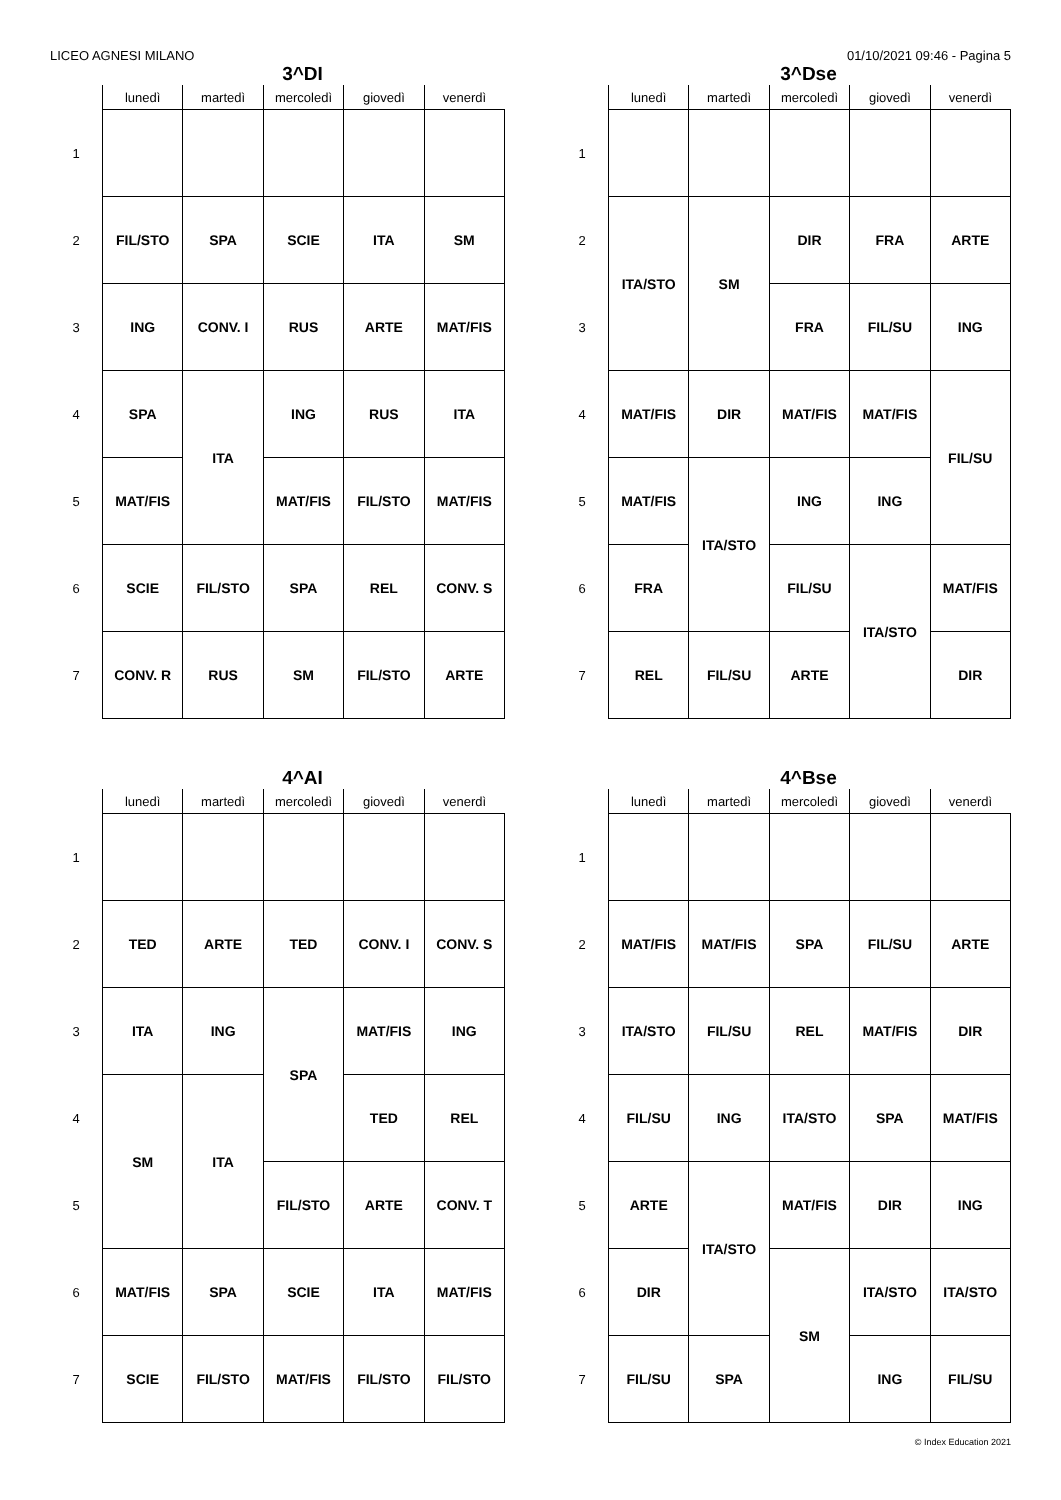LICEO AGNESI MILANO 01/10/2021 09:46 - Pagina 5
3^DI
| | lunedì | martedì | mercoledì | giovedì | venerdì |
| --- | --- | --- | --- | --- | --- |
| 1 | | | | | |
| 2 | FIL/STO | SPA | SCIE | ITA | SM |
| 3 | ING | CONV. I | RUS | ARTE | MAT/FIS |
| 4 | SPA | ITA | ING | RUS | ITA |
| 5 | MAT/FIS | | MAT/FIS | FIL/STO | MAT/FIS |
| 6 | SCIE | FIL/STO | SPA | REL | CONV. S |
| 7 | CONV. R | RUS | SM | FIL/STO | ARTE |
3^Dse
| | lunedì | martedì | mercoledì | giovedì | venerdì |
| --- | --- | --- | --- | --- | --- |
| 1 | | | | | |
| 2 | ITA/STO | SM | DIR | FRA | ARTE |
| 3 | | | FRA | FIL/SU | ING |
| 4 | MAT/FIS | DIR | MAT/FIS | MAT/FIS | FIL/SU |
| 5 | MAT/FIS | ITA/STO | ING | ING | |
| 6 | FRA | | FIL/SU | ITA/STO | MAT/FIS |
| 7 | REL | FIL/SU | ARTE | | DIR |
4^AI
| | lunedì | martedì | mercoledì | giovedì | venerdì |
| --- | --- | --- | --- | --- | --- |
| 1 | | | | | |
| 2 | TED | ARTE | TED | CONV. I | CONV. S |
| 3 | ITA | ING | SPA | MAT/FIS | ING |
| 4 | SM | ITA | | TED | REL |
| 5 | | | FIL/STO | ARTE | CONV. T |
| 6 | MAT/FIS | SPA | SCIE | ITA | MAT/FIS |
| 7 | SCIE | FIL/STO | MAT/FIS | FIL/STO | FIL/STO |
4^Bse
| | lunedì | martedì | mercoledì | giovedì | venerdì |
| --- | --- | --- | --- | --- | --- |
| 1 | | | | | |
| 2 | MAT/FIS | MAT/FIS | SPA | FIL/SU | ARTE |
| 3 | ITA/STO | FIL/SU | REL | MAT/FIS | DIR |
| 4 | FIL/SU | ING | ITA/STO | SPA | MAT/FIS |
| 5 | ARTE | ITA/STO | MAT/FIS | DIR | ING |
| 6 | DIR | | SM | ITA/STO | ITA/STO |
| 7 | FIL/SU | SPA | | ING | FIL/SU |
© Index Education 2021